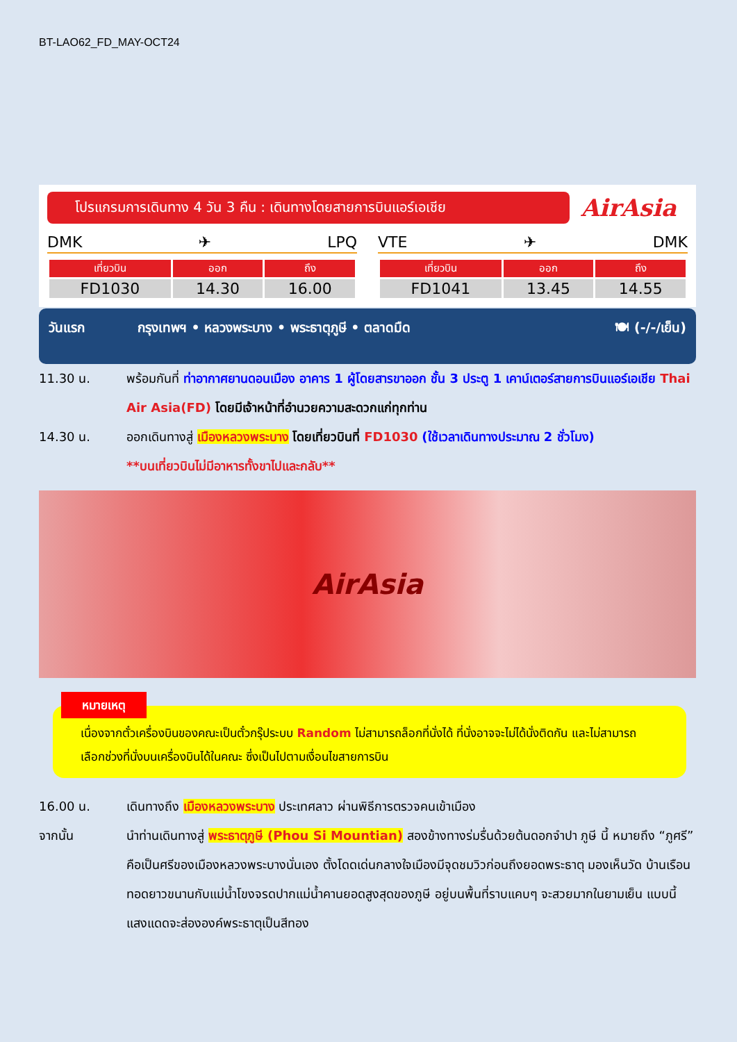BT-LAO62_FD_MAY-OCT24
โปรแกรมการเดินทาง 4 วัน 3 คืน : เดินทางโดยสายการบินแอร์เอเชีย
AirAsia
DMK ✈ LPQ
| เที่ยวบิน | ออก | ถึง |
| --- | --- | --- |
| FD1030 | 14.30 | 16.00 |
VTE ✈ DMK
| เที่ยวบิน | ออก | ถึง |
| --- | --- | --- |
| FD1041 | 13.45 | 14.55 |
วันแรก กรุงเทพฯ • หลวงพระบาง • พระธาตุภูษี • ตลาดมืด 🍽 (-/-/เย็น)
11.30 น. พร้อมกันที่ ท่าอากาศยานดอนเมือง อาคาร 1 ผู้โดยสารขาออก ชั้น 3 ประตู 1 เคาน์เตอร์สายการบินแอร์เอเชีย Thai Air Asia(FD) โดยมีเจ้าหน้าที่อำนวยความสะดวกแก่ทุกท่าน
14.30 น. ออกเดินทางสู่ เมืองหลวงพระบาง โดยเที่ยวบินที่ FD1030 (ใช้เวลาเดินทางประมาณ 2 ชั่วโมง)
**บนเที่ยวบินไม่มีอาหารทั้งขาไปและกลับ**
AirAsia
หมายเหตุ
เนื่องจากตั๋วเครื่องบินของคณะเป็นตั๋วกรุ๊ประบบ Random ไม่สามารถล็อกที่นั่งได้ ที่นั่งอาจจะไม่ได้นั่งติดกัน และไม่สามารถเลือกช่วงที่นั่งบนเครื่องบินได้ในคณะ ซึ่งเป็นไปตามเงื่อนไขสายการบิน
16.00 น. เดินทางถึง เมืองหลวงพระบาง ประเทศลาว ผ่านพิธีการตรวจคนเข้าเมือง
จากนั้น นำท่านเดินทางสู่ พระธาตุภูษี (Phou Si Mountian) สองข้างทางร่มรื่นด้วยต้นดอกจำปา ภูษี นี้ หมายถึง “ภูศรี” คือเป็นศรีของเมืองหลวงพระบางนั่นเอง ตั้งโดดเด่นกลางใจเมืองมีจุดชมวิวก่อนถึงยอดพระธาตุ มองเห็นวัด บ้านเรือน ทอดยาวขนานกับแม่น้ำโขงจรดปากแม่น้ำคานยอดสูงสุดของภูษี อยู่บนพื้นที่ราบแคบๆ จะสวยมากในยามเย็น แบบนี้แสงแดดจะส่ององค์พระธาตุเป็นสีทอง